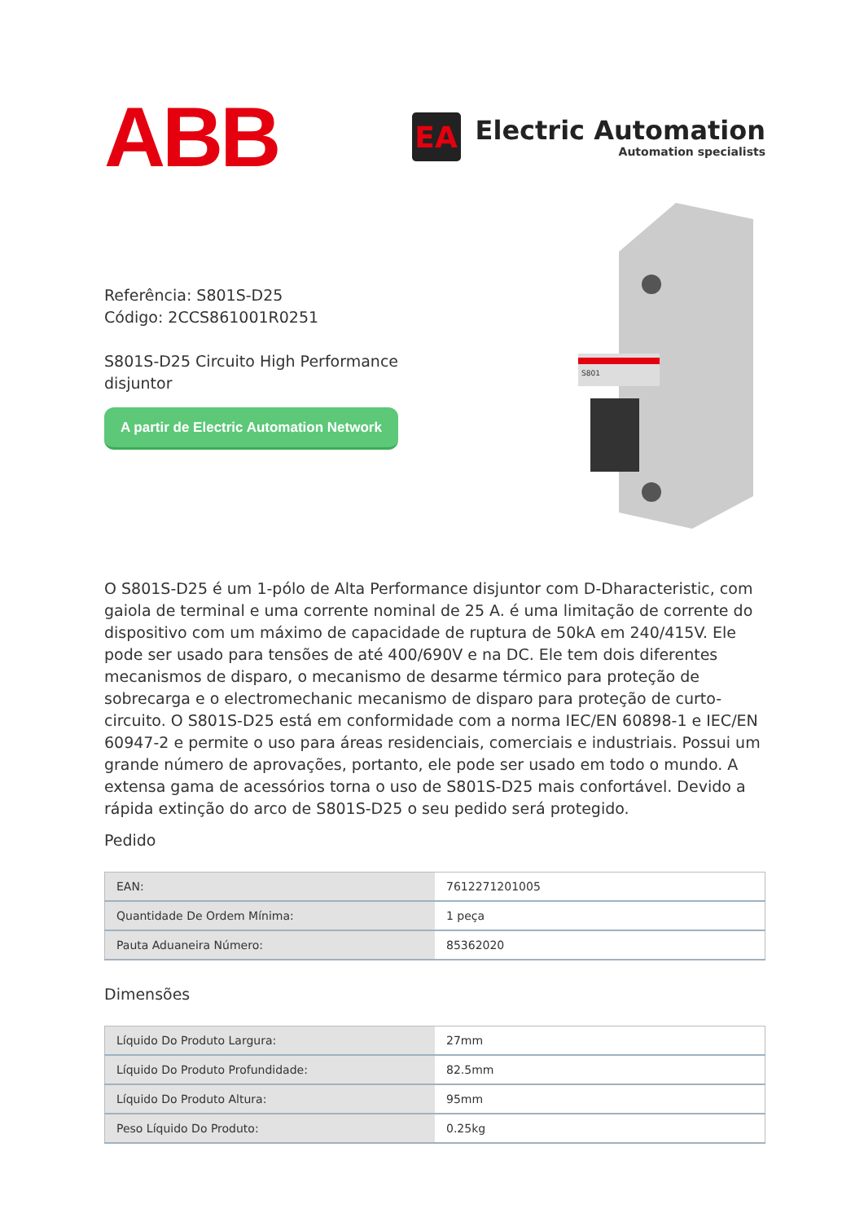ABB
EA
Electric Automation
Automation specialists
Referência: S801S-D25
Código: 2CCS861001R0251
S801S-D25 Circuito High Performance
disjuntor
A partir de Electric Automation Network
S801
O S801S-D25 é um 1-pólo de Alta Performance disjuntor com D-Dharacteristic, com gaiola de terminal e uma corrente nominal de 25 A. é uma limitação de corrente do dispositivo com um máximo de capacidade de ruptura de 50kA em 240/415V. Ele pode ser usado para tensões de até 400/690V e na DC. Ele tem dois diferentes mecanismos de disparo, o mecanismo de desarme térmico para proteção de sobrecarga e o electromechanic mecanismo de disparo para proteção de curto-circuito. O S801S-D25 está em conformidade com a norma IEC/EN 60898-1 e IEC/EN 60947-2 e permite o uso para áreas residenciais, comerciais e industriais. Possui um grande número de aprovações, portanto, ele pode ser usado em todo o mundo. A extensa gama de acessórios torna o uso de S801S-D25 mais confortável. Devido a rápida extinção do arco de S801S-D25 o seu pedido será protegido.
Pedido
| EAN: | 7612271201005 |
| Quantidade De Ordem Mínima: | 1 peça |
| Pauta Aduaneira Número: | 85362020 |
Dimensões
| Líquido Do Produto Largura: | 27mm |
| Líquido Do Produto Profundidade: | 82.5mm |
| Líquido Do Produto Altura: | 95mm |
| Peso Líquido Do Produto: | 0.25kg |